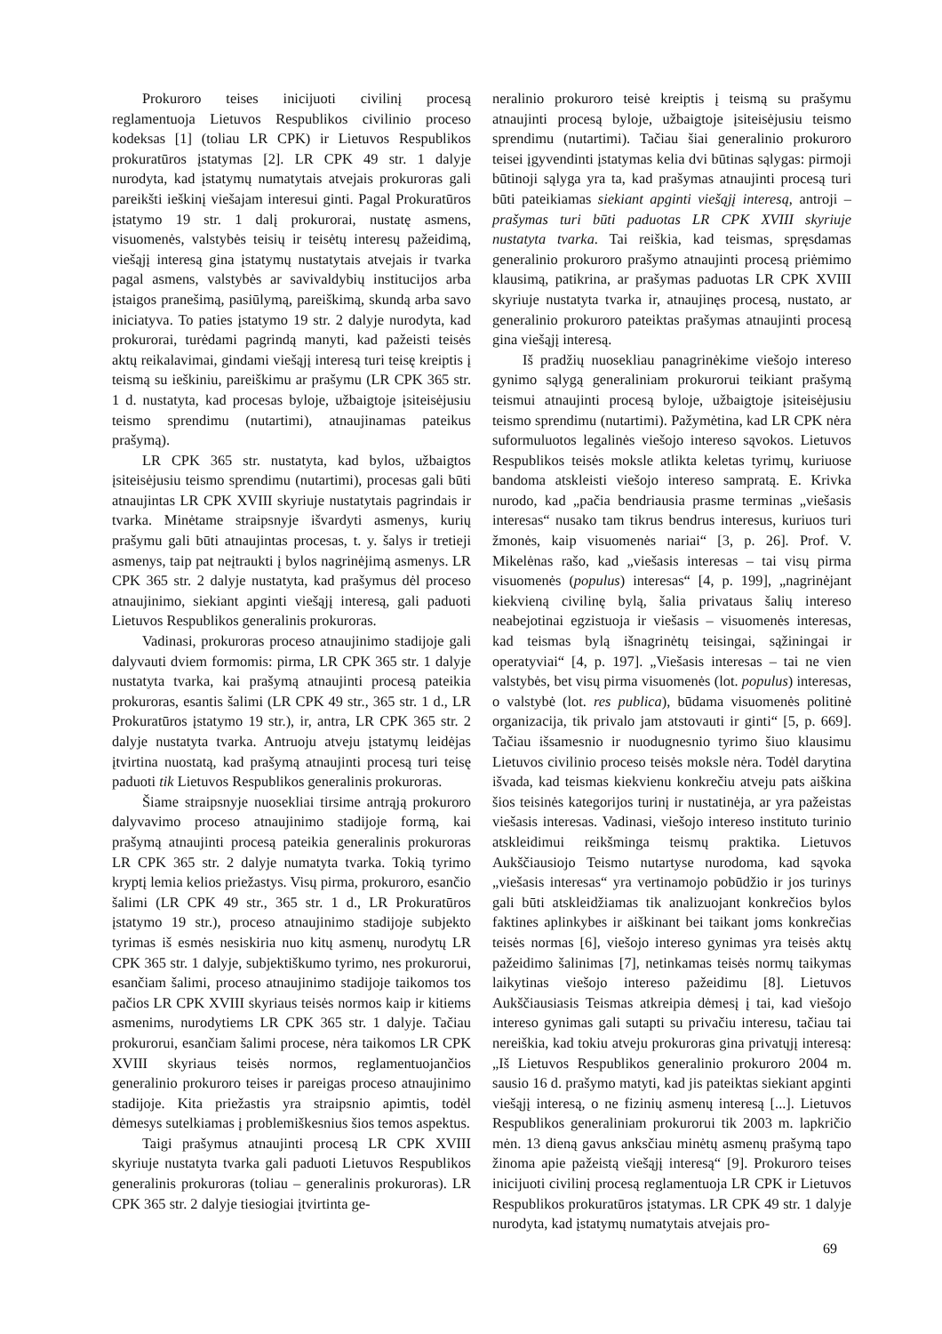Prokuroro teises inicijuoti civilinį procesą reglamentuoja Lietuvos Respublikos civilinio proceso kodeksas [1] (toliau LR CPK) ir Lietuvos Respublikos prokuratūros įstatymas [2]. LR CPK 49 str. 1 dalyje nurodyta, kad įstatymų numatytais atvejais prokuroras gali pareikšti ieškinį viešajam interesui ginti. Pagal Prokuratūros įstatymo 19 str. 1 dalį prokurorai, nustatę asmens, visuomenės, valstybės teisių ir teisėtų interesų pažeidimą, viešąjį interesą gina įstatymų nustatytais atvejais ir tvarka pagal asmens, valstybės ar savivaldybių institucijos arba įstaigos pranešimą, pasiūlymą, pareiškimą, skundą arba savo iniciatyva. To paties įstatymo 19 str. 2 dalyje nurodyta, kad prokurorai, turėdami pagrindą manyti, kad pažeisti teisės aktų reikalavimai, gindami viešąjį interesą turi teisę kreiptis į teismą su ieškiniu, pareiškimu ar prašymu (LR CPK 365 str. 1 d. nustatyta, kad procesas byloje, užbaigtoje įsiteisėjusiu teismo sprendimu (nutartimi), atnaujinamas pateikus prašymą).
LR CPK 365 str. nustatyta, kad bylos, užbaigtos įsiteisėjusiu teismo sprendimu (nutartimi), procesas gali būti atnaujintas LR CPK XVIII skyriuje nustatytais pagrindais ir tvarka. Minėtame straipsnyje išvardyti asmenys, kurių prašymu gali būti atnaujintas procesas, t. y. šalys ir tretieji asmenys, taip pat neįtraukti į bylos nagrinėjimą asmenys. LR CPK 365 str. 2 dalyje nustatyta, kad prašymus dėl proceso atnaujinimo, siekiant apginti viešąjį interesą, gali paduoti Lietuvos Respublikos generalinis prokuroras.
Vadinasi, prokuroras proceso atnaujinimo stadijoje gali dalyvauti dviem formomis: pirma, LR CPK 365 str. 1 dalyje nustatyta tvarka, kai prašymą atnaujinti procesą pateikia prokuroras, esantis šalimi (LR CPK 49 str., 365 str. 1 d., LR Prokuratūros įstatymo 19 str.), ir, antra, LR CPK 365 str. 2 dalyje nustatyta tvarka. Antruoju atveju įstatymų leidėjas įtvirtina nuostatą, kad prašymą atnaujinti procesą turi teisę paduoti tik Lietuvos Respublikos generalinis prokuroras.
Šiame straipsnyje nuosekliai tirsime antrąją prokuroro dalyvavimo proceso atnaujinimo stadijoje formą, kai prašymą atnaujinti procesą pateikia generalinis prokuroras LR CPK 365 str. 2 dalyje numatyta tvarka. Tokią tyrimo kryptį lemia kelios priežastys. Visų pirma, prokuroro, esančio šalimi (LR CPK 49 str., 365 str. 1 d., LR Prokuratūros įstatymo 19 str.), proceso atnaujinimo stadijoje subjekto tyrimas iš esmės nesiskiria nuo kitų asmenų, nurodytų LR CPK 365 str. 1 dalyje, subjektiškumo tyrimo, nes prokurorui, esančiam šalimi, proceso atnaujinimo stadijoje taikomos tos pačios LR CPK XVIII skyriaus teisės normos kaip ir kitiems asmenims, nurodytiems LR CPK 365 str. 1 dalyje. Tačiau prokurorui, esančiam šalimi procese, nėra taikomos LR CPK XVIII skyriaus teisės normos, reglamentuojančios generalinio prokuroro teises ir pareigas proceso atnaujinimo stadijoje. Kita priežastis yra straipsnio apimtis, todėl dėmesys sutelkiamas į problemiškesnius šios temos aspektus.
Taigi prašymus atnaujinti procesą LR CPK XVIII skyriuje nustatyta tvarka gali paduoti Lietuvos Respublikos generalinis prokuroras (toliau – generalinis prokuroras). LR CPK 365 str. 2 dalyje tiesiogiai įtvirtinta ge-
neralinio prokuroro teisė kreiptis į teismą su prašymu atnaujinti procesą byloje, užbaigtoje įsiteisėjusiu teismo sprendimu (nutartimi). Tačiau šiai generalinio prokuroro teisei įgyvendinti įstatymas kelia dvi būtinas sąlygas: pirmoji būtinoji sąlyga yra ta, kad prašymas atnaujinti procesą turi būti pateikiamas siekiant apginti viešąjį interesą, antroji – prašymas turi būti paduotas LR CPK XVIII skyriuje nustatyta tvarka. Tai reiškia, kad teismas, spręsdamas generalinio prokuroro prašymo atnaujinti procesą priėmimo klausimą, patikrina, ar prašymas paduotas LR CPK XVIII skyriuje nustatyta tvarka ir, atnaujinęs procesą, nustato, ar generalinio prokuroro pateiktas prašymas atnaujinti procesą gina viešąjį interesą.
Iš pradžių nuosekliau panagrinėkime viešojo intereso gynimo sąlygą generaliniam prokurorui teikiant prašymą teismui atnaujinti procesą byloje, užbaigtoje įsiteisėjusiu teismo sprendimu (nutartimi). Pažymėtina, kad LR CPK nėra suformuluotos legalinės viešojo intereso sąvokos. Lietuvos Respublikos teisės moksle atlikta keletas tyrimų, kuriuose bandoma atskleisti viešojo intereso sampratą. E. Krivka nurodo, kad „pačia bendriausia prasme terminas „viešasis interesas“ nusako tam tikrus bendrus interesus, kuriuos turi žmonės, kaip visuomenės nariai“ [3, p. 26]. Prof. V. Mikelėnas rašo, kad „viešasis interesas – tai visų pirma visuomenės (populus) interesas“ [4, p. 199], „nagrinėjant kiekvieną civilinę bylą, šalia privataus šalių intereso neabejotinai egzistuoja ir viešasis – visuomenės interesas, kad teismas bylą išnagrinėtų teisingai, sąžiningai ir operatyviai“ [4, p. 197]. „Viešasis interesas – tai ne vien valstybės, bet visų pirma visuomenės (lot. populus) interesas, o valstybė (lot. res publica), būdama visuomenės politinė organizacija, tik privalo jam atstovauti ir ginti“ [5, p. 669]. Tačiau išsamesnio ir nuodugnesnio tyrimo šiuo klausimu Lietuvos civilinio proceso teisės moksle nėra. Todėl darytina išvada, kad teismas kiekvienu konkrečiu atveju pats aiškina šios teisinės kategorijos turinį ir nustatinėja, ar yra pažeistas viešasis interesas. Vadinasi, viešojo intereso instituto turinio atskleidimui reikšminga teismų praktika. Lietuvos Aukščiausiojo Teismo nutartyse nurodoma, kad sąvoka „viešasis interesas“ yra vertinamojo pobūdžio ir jos turinys gali būti atskleidžiamas tik analizuojant konkrečios bylos faktines aplinkybes ir aiškinant bei taikant joms konkrečias teisės normas [6], viešojo intereso gynimas yra teisės aktų pažeidimo šalinimas [7], netinkamas teisės normų taikymas laikytinas viešojo intereso pažeidimu [8]. Lietuvos Aukščiausiasis Teismas atkreipia dėmesį į tai, kad viešojo intereso gynimas gali sutapti su privačiu interesu, tačiau tai nereiškia, kad tokiu atveju prokuroras gina privatųjį interesą: „Iš Lietuvos Respublikos generalinio prokuroro 2004 m. sausio 16 d. prašymo matyti, kad jis pateiktas siekiant apginti viešąjį interesą, o ne fizinių asmenų interesą [...]. Lietuvos Respublikos generaliniam prokurorui tik 2003 m. lapkričio mėn. 13 dieną gavus anksčiau minėtų asmenų prašymą tapo žinoma apie pažeistą viešąjį interesą“ [9]. Prokuroro teises inicijuoti civilinį procesą reglamentuoja LR CPK ir Lietuvos Respublikos prokuratūros įstatymas. LR CPK 49 str. 1 dalyje nurodyta, kad įstatymų numatytais atvejais pro-
69